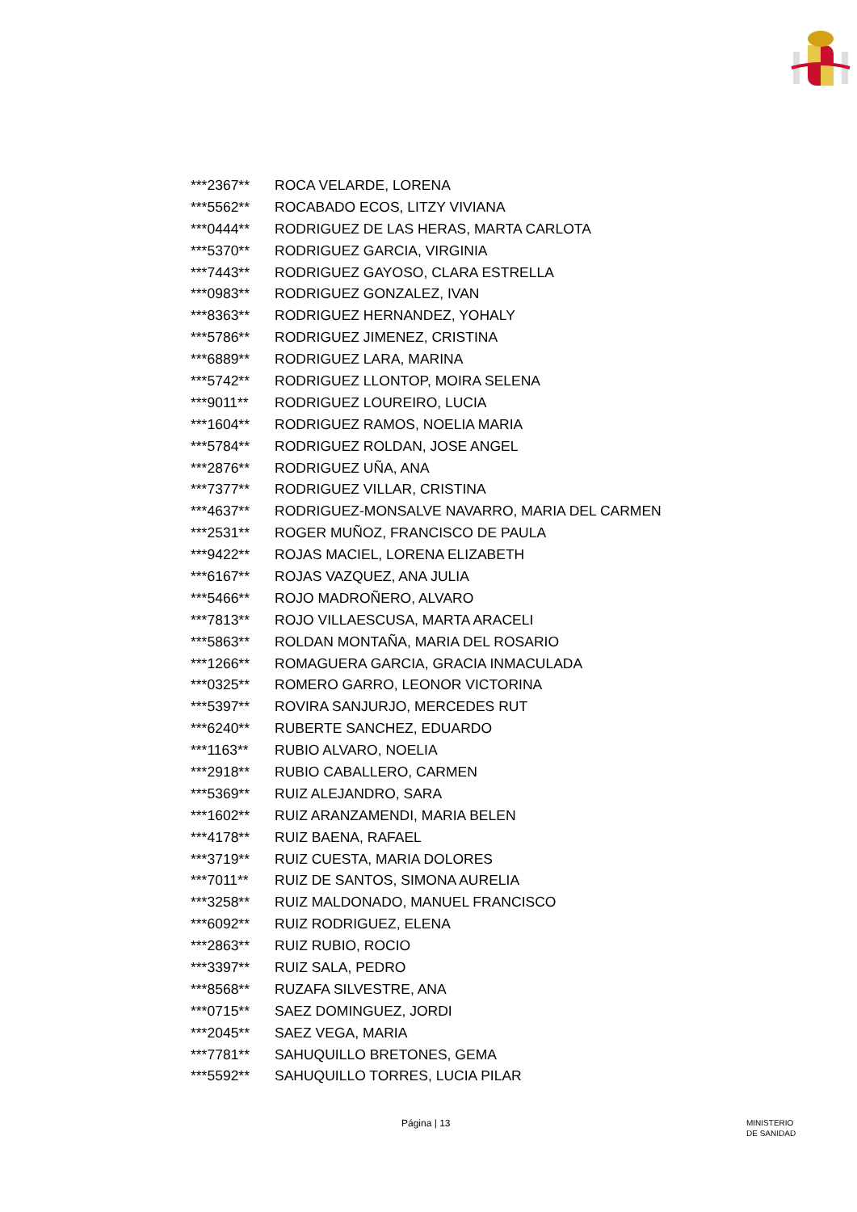| ***2367** | ROCA VELARDE, LORENA |
| ***5562** | ROCABADO ECOS, LITZY VIVIANA |
| ***0444** | RODRIGUEZ DE LAS HERAS, MARTA CARLOTA |
| ***5370** | RODRIGUEZ GARCIA, VIRGINIA |
| ***7443** | RODRIGUEZ GAYOSO, CLARA ESTRELLA |
| ***0983** | RODRIGUEZ GONZALEZ, IVAN |
| ***8363** | RODRIGUEZ HERNANDEZ, YOHALY |
| ***5786** | RODRIGUEZ JIMENEZ, CRISTINA |
| ***6889** | RODRIGUEZ LARA, MARINA |
| ***5742** | RODRIGUEZ LLONTOP, MOIRA SELENA |
| ***9011** | RODRIGUEZ LOUREIRO, LUCIA |
| ***1604** | RODRIGUEZ RAMOS, NOELIA MARIA |
| ***5784** | RODRIGUEZ ROLDAN, JOSE ANGEL |
| ***2876** | RODRIGUEZ UÑA, ANA |
| ***7377** | RODRIGUEZ VILLAR, CRISTINA |
| ***4637** | RODRIGUEZ-MONSALVE NAVARRO, MARIA DEL CARMEN |
| ***2531** | ROGER MUÑOZ, FRANCISCO DE PAULA |
| ***9422** | ROJAS MACIEL, LORENA ELIZABETH |
| ***6167** | ROJAS VAZQUEZ, ANA JULIA |
| ***5466** | ROJO MADROÑERO, ALVARO |
| ***7813** | ROJO VILLAESCUSA, MARTA ARACELI |
| ***5863** | ROLDAN MONTAÑA, MARIA DEL ROSARIO |
| ***1266** | ROMAGUERA GARCIA, GRACIA INMACULADA |
| ***0325** | ROMERO GARRO, LEONOR VICTORINA |
| ***5397** | ROVIRA SANJURJO, MERCEDES RUT |
| ***6240** | RUBERTE SANCHEZ, EDUARDO |
| ***1163** | RUBIO ALVARO, NOELIA |
| ***2918** | RUBIO CABALLERO, CARMEN |
| ***5369** | RUIZ ALEJANDRO, SARA |
| ***1602** | RUIZ ARANZAMENDI, MARIA BELEN |
| ***4178** | RUIZ BAENA, RAFAEL |
| ***3719** | RUIZ CUESTA, MARIA DOLORES |
| ***7011** | RUIZ DE SANTOS, SIMONA AURELIA |
| ***3258** | RUIZ MALDONADO, MANUEL FRANCISCO |
| ***6092** | RUIZ RODRIGUEZ, ELENA |
| ***2863** | RUIZ RUBIO, ROCIO |
| ***3397** | RUIZ SALA, PEDRO |
| ***8568** | RUZAFA SILVESTRE, ANA |
| ***0715** | SAEZ DOMINGUEZ, JORDI |
| ***2045** | SAEZ VEGA, MARIA |
| ***7781** | SAHUQUILLO BRETONES, GEMA |
| ***5592** | SAHUQUILLO TORRES, LUCIA PILAR |
Página | 13 MINISTERIO
DE SANIDAD